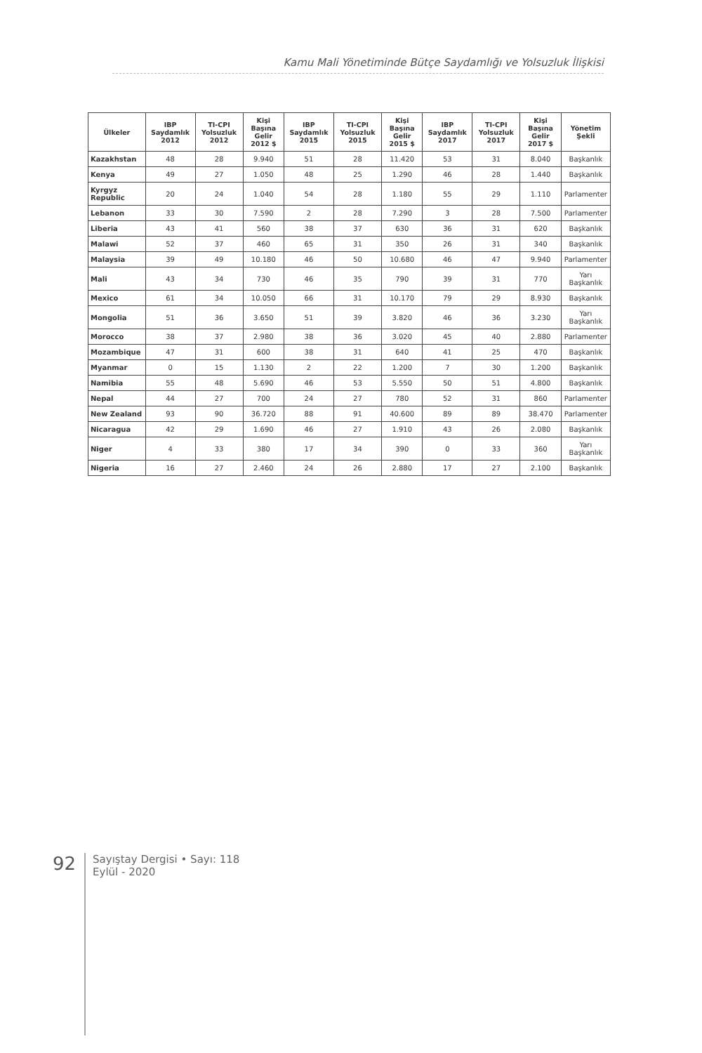Kamu Mali Yönetiminde Bütçe Saydamlığı ve Yolsuzluk İlişkisi
| Ülkeler | IBP Saydamlık 2012 | TI-CPI Yolsuzluk 2012 | Kişi Başına Gelir 2012 $ | IBP Saydamlık 2015 | TI-CPI Yolsuzluk 2015 | Kişi Başına Gelir 2015 $ | IBP Saydamlık 2017 | TI-CPI Yolsuzluk 2017 | Kişi Başına Gelir 2017 $ | Yönetim Şekli |
| --- | --- | --- | --- | --- | --- | --- | --- | --- | --- | --- |
| Kazakhstan | 48 | 28 | 9.940 | 51 | 28 | 11.420 | 53 | 31 | 8.040 | Başkanlık |
| Kenya | 49 | 27 | 1.050 | 48 | 25 | 1.290 | 46 | 28 | 1.440 | Başkanlık |
| Kyrgyz Republic | 20 | 24 | 1.040 | 54 | 28 | 1.180 | 55 | 29 | 1.110 | Parlamenter |
| Lebanon | 33 | 30 | 7.590 | 2 | 28 | 7.290 | 3 | 28 | 7.500 | Parlamenter |
| Liberia | 43 | 41 | 560 | 38 | 37 | 630 | 36 | 31 | 620 | Başkanlık |
| Malawi | 52 | 37 | 460 | 65 | 31 | 350 | 26 | 31 | 340 | Başkanlık |
| Malaysia | 39 | 49 | 10.180 | 46 | 50 | 10.680 | 46 | 47 | 9.940 | Parlamenter |
| Mali | 43 | 34 | 730 | 46 | 35 | 790 | 39 | 31 | 770 | Yarı Başkanlık |
| Mexico | 61 | 34 | 10.050 | 66 | 31 | 10.170 | 79 | 29 | 8.930 | Başkanlık |
| Mongolia | 51 | 36 | 3.650 | 51 | 39 | 3.820 | 46 | 36 | 3.230 | Yarı Başkanlık |
| Morocco | 38 | 37 | 2.980 | 38 | 36 | 3.020 | 45 | 40 | 2.880 | Parlamenter |
| Mozambique | 47 | 31 | 600 | 38 | 31 | 640 | 41 | 25 | 470 | Başkanlık |
| Myanmar | 0 | 15 | 1.130 | 2 | 22 | 1.200 | 7 | 30 | 1.200 | Başkanlık |
| Namibia | 55 | 48 | 5.690 | 46 | 53 | 5.550 | 50 | 51 | 4.800 | Başkanlık |
| Nepal | 44 | 27 | 700 | 24 | 27 | 780 | 52 | 31 | 860 | Parlamenter |
| New Zealand | 93 | 90 | 36.720 | 88 | 91 | 40.600 | 89 | 89 | 38.470 | Parlamenter |
| Nicaragua | 42 | 29 | 1.690 | 46 | 27 | 1.910 | 43 | 26 | 2.080 | Başkanlık |
| Niger | 4 | 33 | 380 | 17 | 34 | 390 | 0 | 33 | 360 | Yarı Başkanlık |
| Nigeria | 16 | 27 | 2.460 | 24 | 26 | 2.880 | 17 | 27 | 2.100 | Başkanlık |
92
Sayıştay Dergisi • Sayı: 118
Eylül - 2020